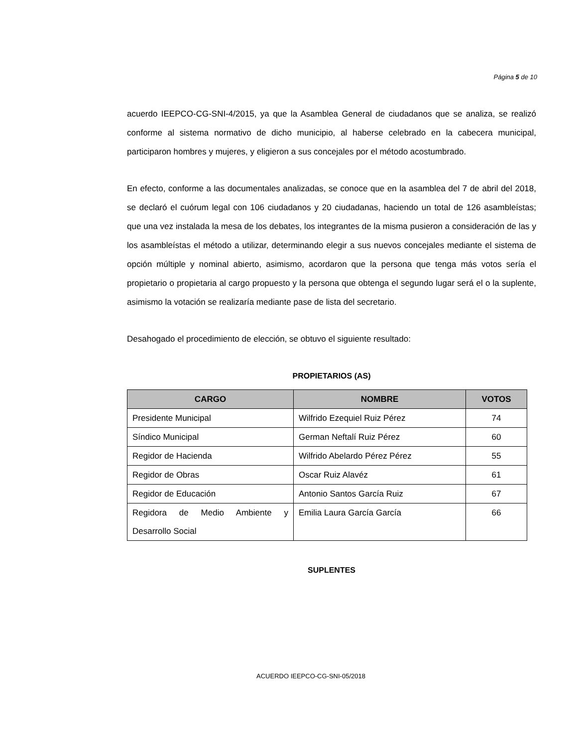Página 5 de 10
acuerdo IEEPCO-CG-SNI-4/2015, ya que la Asamblea General de ciudadanos que se analiza, se realizó conforme al sistema normativo de dicho municipio, al haberse celebrado en la cabecera municipal, participaron hombres y mujeres, y eligieron a sus concejales por el método acostumbrado.
En efecto, conforme a las documentales analizadas, se conoce que en la asamblea del 7 de abril del 2018, se declaró el cuórum legal con 106 ciudadanos y 20 ciudadanas, haciendo un total de 126 asambleístas; que una vez instalada la mesa de los debates, los integrantes de la misma pusieron a consideración de las y los asambleístas el método a utilizar, determinando elegir a sus nuevos concejales mediante el sistema de opción múltiple y nominal abierto, asimismo, acordaron que la persona que tenga más votos sería el propietario o propietaria al cargo propuesto y la persona que obtenga el segundo lugar será el o la suplente, asimismo la votación se realizaría mediante pase de lista del secretario.
Desahogado el procedimiento de elección, se obtuvo el siguiente resultado:
PROPIETARIOS (AS)
| CARGO | NOMBRE | VOTOS |
| --- | --- | --- |
| Presidente Municipal | Wilfrido Ezequiel Ruiz Pérez | 74 |
| Síndico Municipal | German Neftalí Ruiz Pérez | 60 |
| Regidor de Hacienda | Wilfrido Abelardo Pérez Pérez | 55 |
| Regidor de Obras | Oscar Ruiz Alavéz | 61 |
| Regidor de Educación | Antonio Santos García Ruiz | 67 |
| Regidora de Medio Ambiente y Desarrollo Social | Emilia Laura García García | 66 |
SUPLENTES
ACUERDO IEEPCO-CG-SNI-05/2018